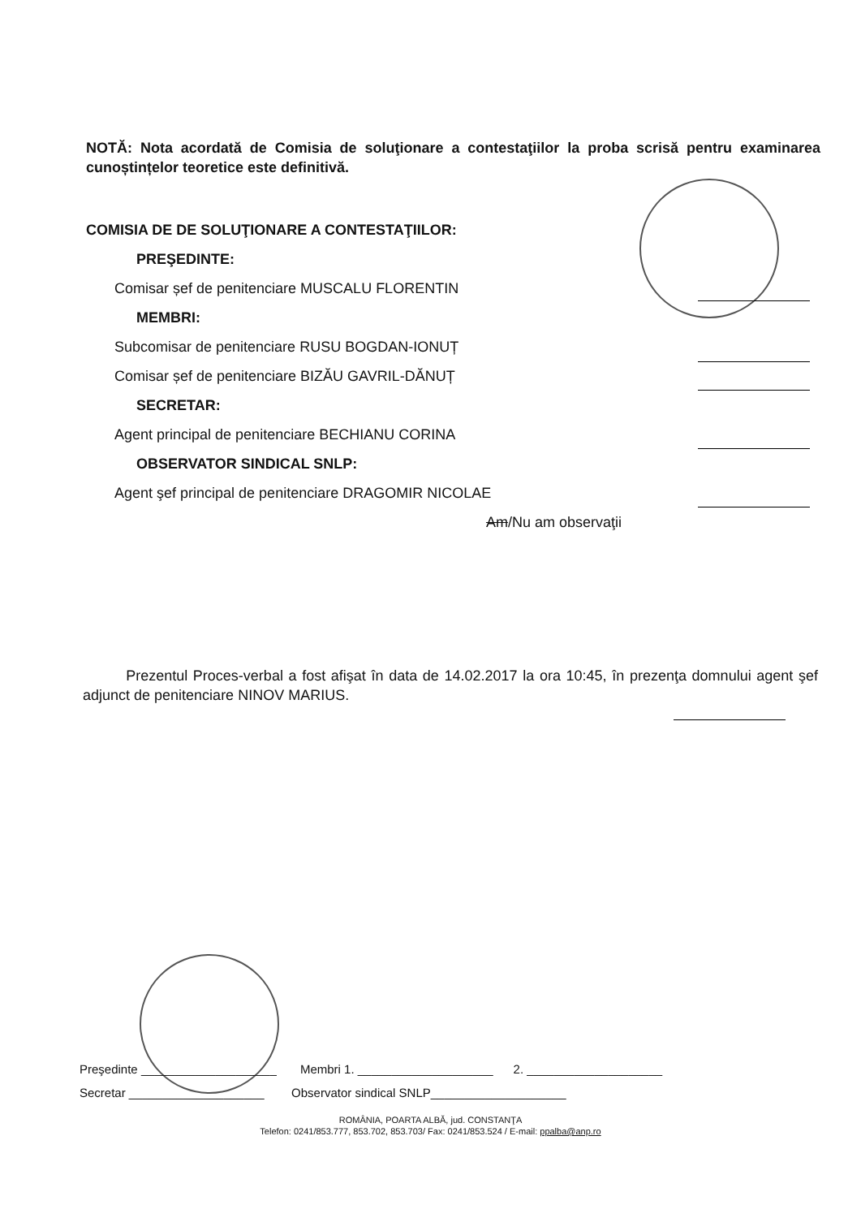NOTĂ: Nota acordată de Comisia de soluţionare a contestaţiilor la proba scrisă pentru examinarea cunoștințelor teoretice este definitivă.
COMISIA DE DE SOLUŢIONARE A CONTESTAŢIILOR:
PREŞEDINTE:
Comisar șef de penitenciare MUSCALU FLORENTIN
MEMBRI:
Subcomisar de penitenciare RUSU BOGDAN-IONUȚ
Comisar șef de penitenciare BIZĂU GAVRIL-DĂNUȚ
SECRETAR:
Agent principal de penitenciare BECHIANU CORINA
OBSERVATOR SINDICAL SNLP:
Agent şef principal de penitenciare DRAGOMIR NICOLAE
Am/Nu am observaţii
Prezentul Proces-verbal a fost afişat în data de 14.02.2017 la ora 10:45, în prezenţa domnului agent şef adjunct de penitenciare NINOV MARIUS.
Preşedinte ____________________ Membri 1. ____________________ 2. ____________________
Secretar ____________________ Observator sindical SNLP____________________
ROMÂNIA, POARTA ALBĂ, jud. CONSTANŢA
Telefon: 0241/853.777, 853.702, 853.703/ Fax: 0241/853.524 / E-mail: ppalba@anp.ro